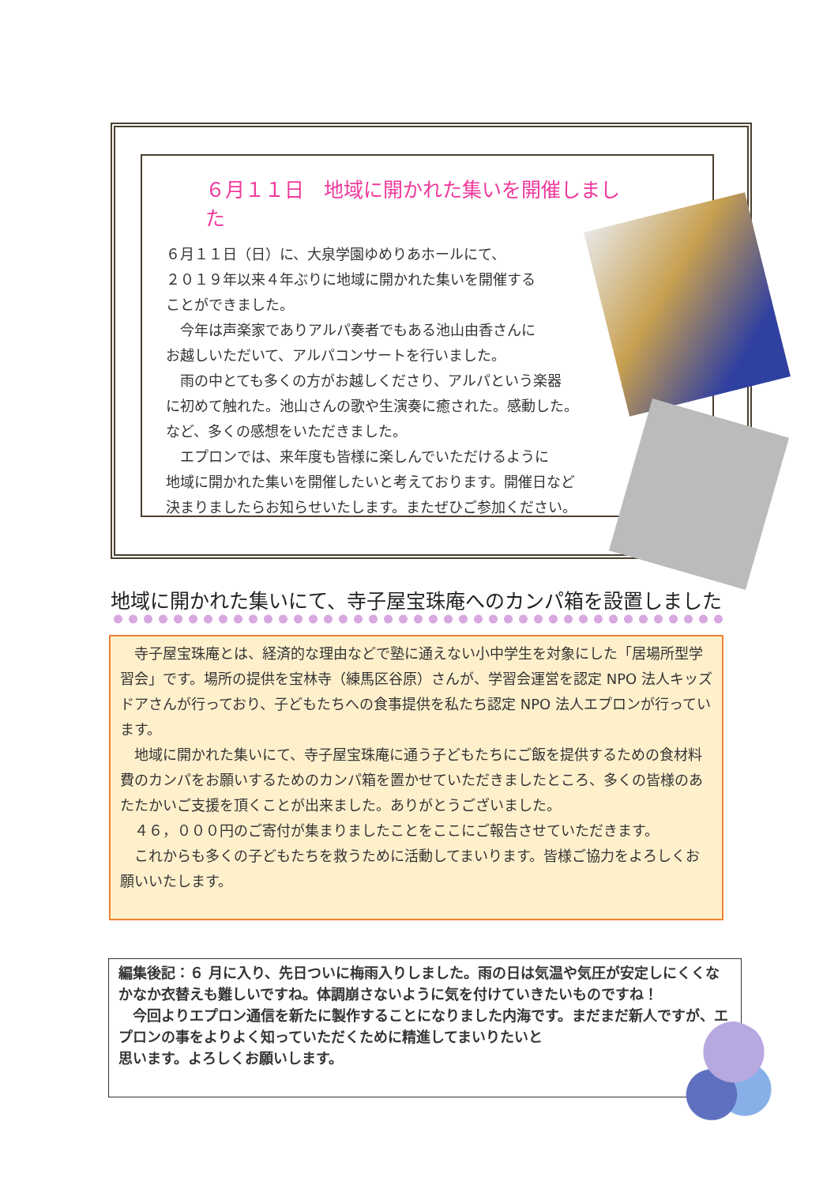６月１１日　地域に開かれた集いを開催しました
６月１１日（日）に、大泉学園ゆめりあホールにて、
２０１９年以来４年ぶりに地域に開かれた集いを開催する
ことができました。
　今年は声楽家でありアルパ奏者でもある池山由香さんに
お越しいただいて、アルパコンサートを行いました。
　雨の中とても多くの方がお越しくださり、アルパという楽器
に初めて触れた。池山さんの歌や生演奏に癒された。感動した。
など、多くの感想をいただきました。
　エプロンでは、来年度も皆様に楽しんでいただけるように
地域に開かれた集いを開催したいと考えております。開催日など
決まりましたらお知らせいたします。またぜひご参加ください。
地域に開かれた集いにて、寺子屋宝珠庵へのカンパ箱を設置しました
　寺子屋宝珠庵とは、経済的な理由などで塾に通えない小中学生を対象にした「居場所型学習会」です。場所の提供を宝林寺（練馬区谷原）さんが、学習会運営を認定 NPO 法人キッズドアさんが行っており、子どもたちへの食事提供を私たち認定 NPO 法人エプロンが行っています。
　地域に開かれた集いにて、寺子屋宝珠庵に通う子どもたちにご飯を提供するための食材料費のカンパをお願いするためのカンパ箱を置かせていただきましたところ、多くの皆様のあたたかいご支援を頂くことが出来ました。ありがとうございました。
　４６，０００円のご寄付が集まりましたことをここにご報告させていただきます。
　これからも多くの子どもたちを救うために活動してまいります。皆様ご協力をよろしくお願いいたします。
編集後記：６ 月に入り、先日ついに梅雨入りしました。雨の日は気温や気圧が安定しにくくなかなか衣替えも難しいですね。体調崩さないように気を付けていきたいものですね！
　今回よりエプロン通信を新たに製作することになりました内海です。まだまだ新人ですが、エプロンの事をよりよく知っていただくために精進してまいりたいと
思います。よろしくお願いします。